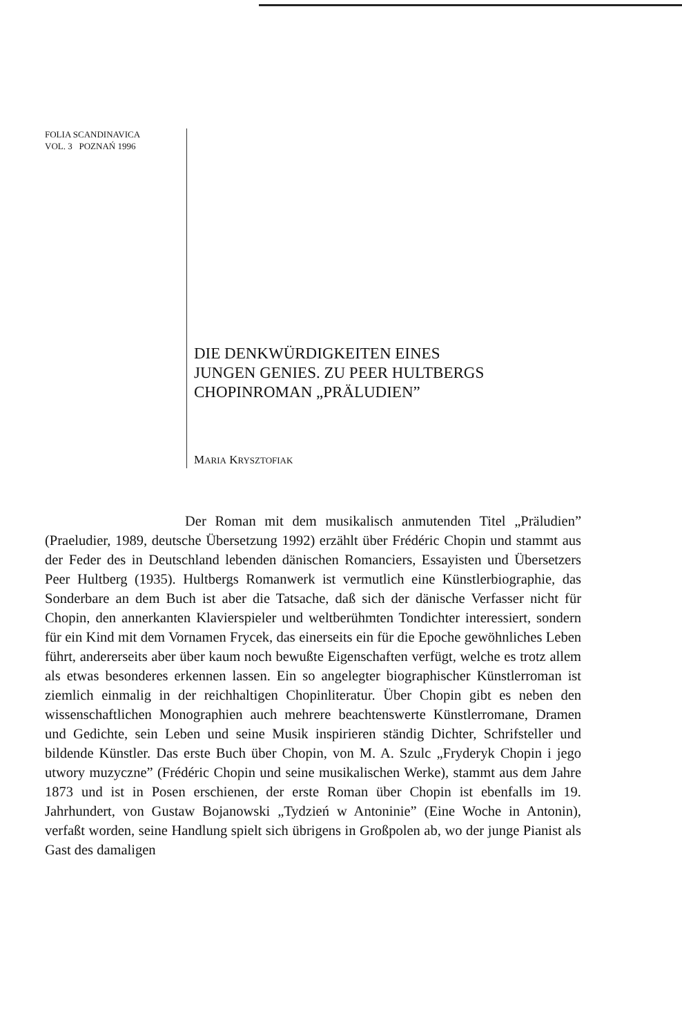FOLIA SCANDINAVICA
VOL. 3 POZNAŃ 1996
DIE DENKWÜRDIGKEITEN EINES
JUNGEN GENIES. ZU PEER HULTBERGS
CHOPINROMAN „PRÄLUDIEN”
MARIA KRYSZTOFIAK
Der Roman mit dem musikalisch anmutenden Titel „Präludien” (Praeludier, 1989, deutsche Übersetzung 1992) erzählt über Frédéric Chopin und stammt aus der Feder des in Deutschland lebenden dänischen Romanciers, Essayisten und Übersetzers Peer Hultberg (1935). Hultbergs Romanwerk ist vermutlich eine Künstlerbiographie, das Sonderbare an dem Buch ist aber die Tatsache, daß sich der dänische Verfasser nicht für Chopin, den annerkanten Klavierspieler und weltberühmten Tondichter interessiert, sondern für ein Kind mit dem Vornamen Frycek, das einerseits ein für die Epoche gewöhnliches Leben führt, andererseits aber über kaum noch bewußte Eigenschaften verfügt, welche es trotz allem als etwas besonderes erkennen lassen. Ein so angelegter biographischer Künstlerroman ist ziemlich einmalig in der reichhaltigen Chopinliteratur. Über Chopin gibt es neben den wissenschaftlichen Monographien auch mehrere beachtenswerte Künstlerromane, Dramen und Gedichte, sein Leben und seine Musik inspirieren ständig Dichter, Schrifsteller und bildende Künstler. Das erste Buch über Chopin, von M. A. Szulc „Fryderyk Chopin i jego utwory muzyczne” (Frédéric Chopin und seine musikalischen Werke), stammt aus dem Jahre 1873 und ist in Posen erschienen, der erste Roman über Chopin ist ebenfalls im 19. Jahrhundert, von Gustaw Bojanowski „Tydzień w Antoninie” (Eine Woche in Antonin), verfaßt worden, seine Handlung spielt sich übrigens in Großpolen ab, wo der junge Pianist als Gast des damaligen